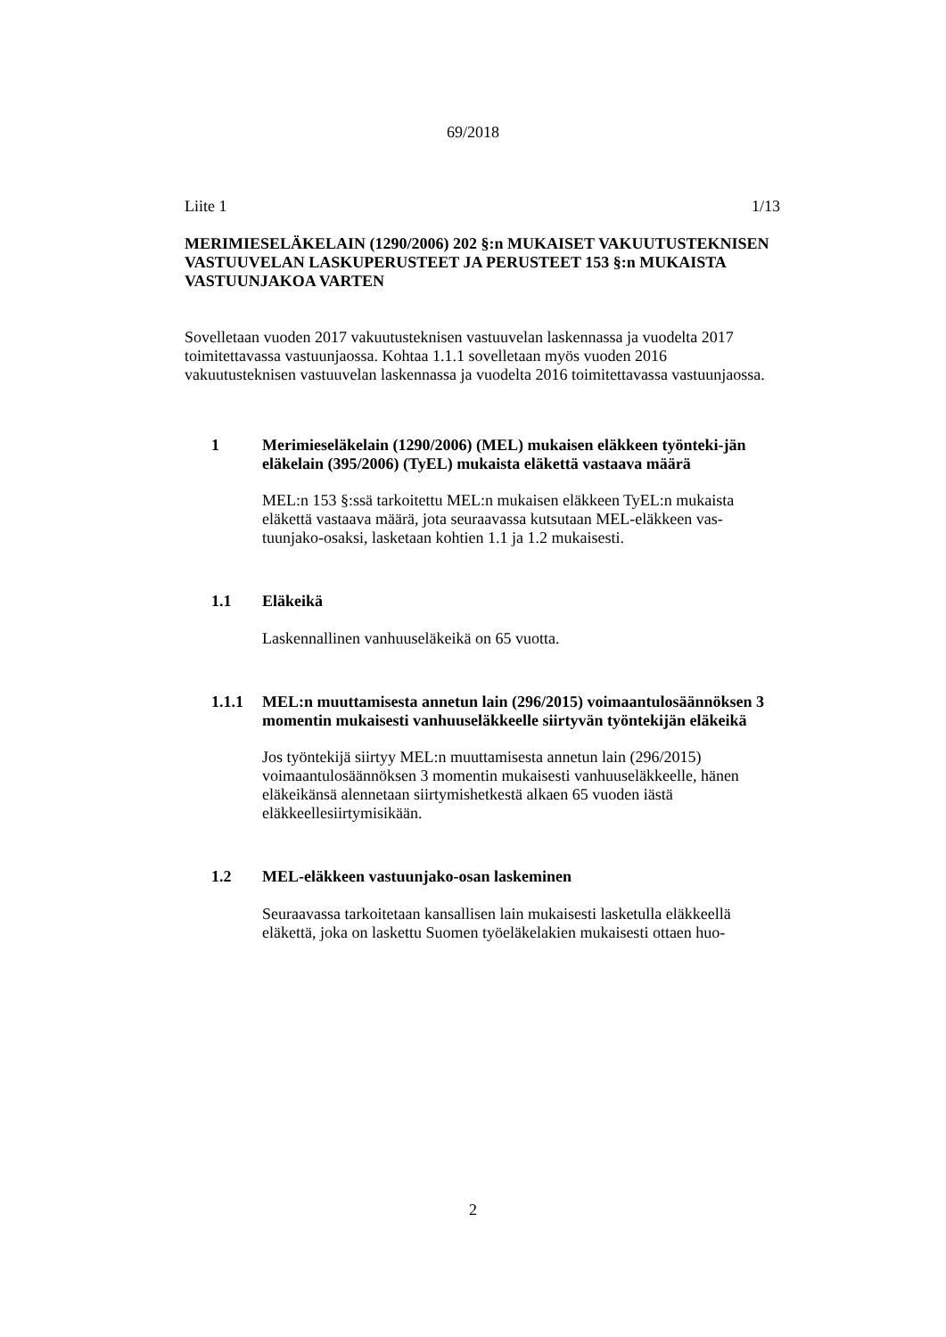69/2018
Liite 1 1/13
MERIMIESELÄKELAIN (1290/2006) 202 §:n MUKAISET VAKUUTUSTEKNISEN VASTUUVELAN LASKUPERUSTEET JA PERUSTEET 153 §:n MUKAISTA VASTUUNJAKOA VARTEN
Sovelletaan vuoden 2017 vakuutusteknisen vastuuvelan laskennassa ja vuodelta 2017 toimitettavassa vastuunjaossa. Kohtaa 1.1.1 sovelletaan myös vuoden 2016 vakuutusteknisen vastuuvelan laskennassa ja vuodelta 2016 toimitettavassa vastuunjaossa.
1 Merimieseläkelain (1290/2006) (MEL) mukaisen eläkkeen työnteki-jän eläkelain (395/2006) (TyEL) mukaista eläkettä vastaava määrä
MEL:n 153 §:ssä tarkoitettu MEL:n mukaisen eläkkeen TyEL:n mukaista eläkettä vastaava määrä, jota seuraavassa kutsutaan MEL-eläkkeen vas-tuunjako-osaksi, lasketaan kohtien 1.1 ja 1.2 mukaisesti.
1.1 Eläkeikä
Laskennallinen vanhuuseläkeikä on 65 vuotta.
1.1.1 MEL:n muuttamisesta annetun lain (296/2015) voimaantulosäännöksen 3 momentin mukaisesti vanhuuseläkkeelle siirtyvän työntekijän eläkeikä
Jos työntekijä siirtyy MEL:n muuttamisesta annetun lain (296/2015) voimaantulosäännöksen 3 momentin mukaisesti vanhuuseläkkeelle, hänen eläkeikänsä alennetaan siirtymishetkestä alkaen 65 vuoden iästä eläkkeellesiirtymisikään.
1.2 MEL-eläkkeen vastuunjako-osan laskeminen
Seuraavassa tarkoitetaan kansallisen lain mukaisesti lasketulla eläkkeellä eläkettä, joka on laskettu Suomen työeläkelakien mukaisesti ottaen huo-
2